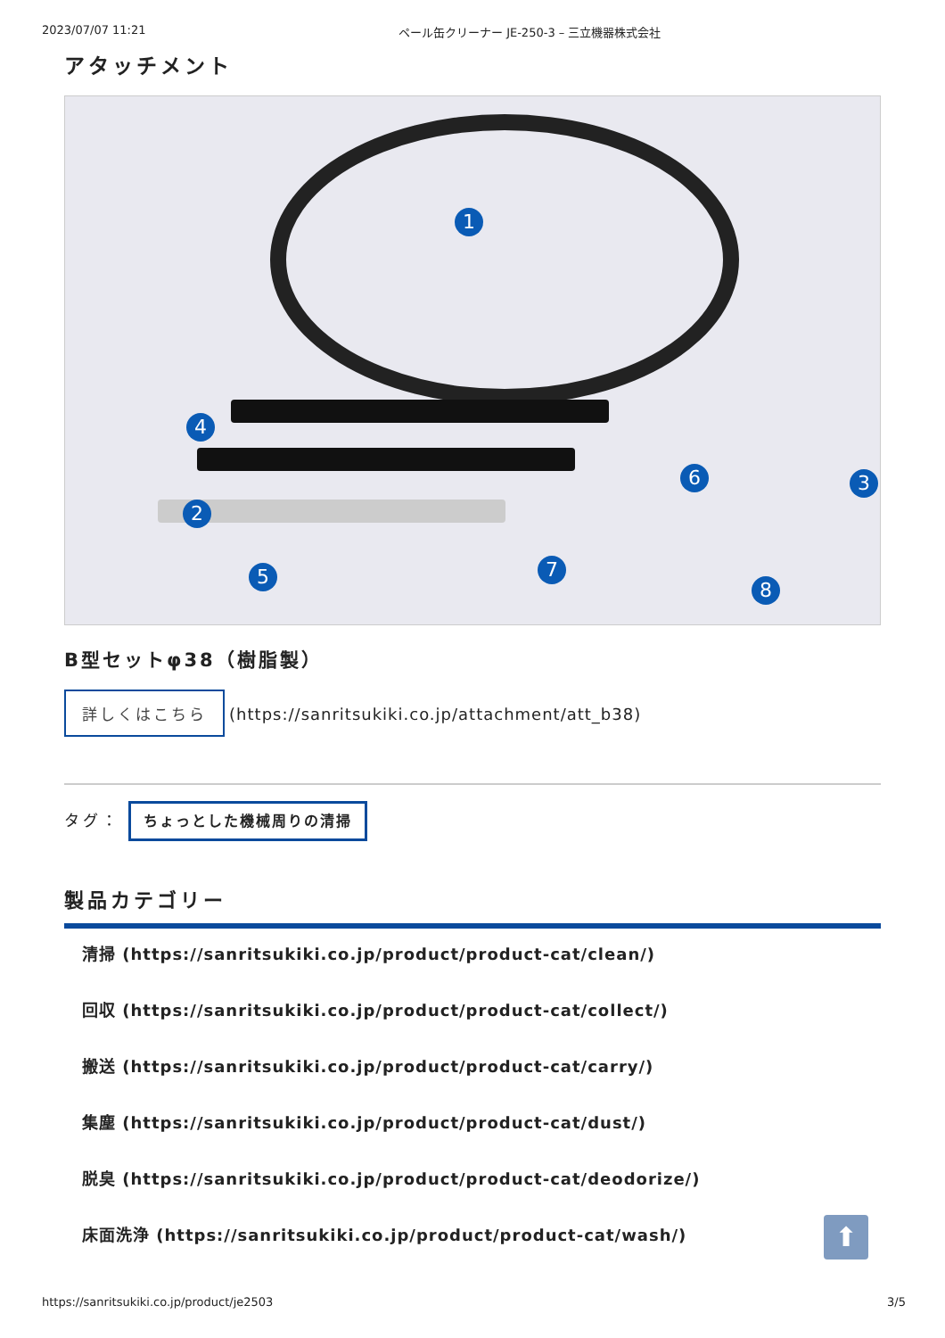2023/07/07 11:21 ペール缶クリーナー JE-250-3 – 三立機器株式会社
アタッチメント
1
2
3
4
5
6
7
8
B型セットφ38（樹脂製）
詳しくはこちら (https://sanritsukiki.co.jp/attachment/att_b38)
タグ： ちょっとした機械周りの清掃
製品カテゴリー
清掃 (https://sanritsukiki.co.jp/product/product-cat/clean/)
回収 (https://sanritsukiki.co.jp/product/product-cat/collect/)
搬送 (https://sanritsukiki.co.jp/product/product-cat/carry/)
集塵 (https://sanritsukiki.co.jp/product/product-cat/dust/)
脱臭 (https://sanritsukiki.co.jp/product/product-cat/deodorize/)
床面洗浄 (https://sanritsukiki.co.jp/product/product-cat/wash/)
⬆
https://sanritsukiki.co.jp/product/je2503 3/5